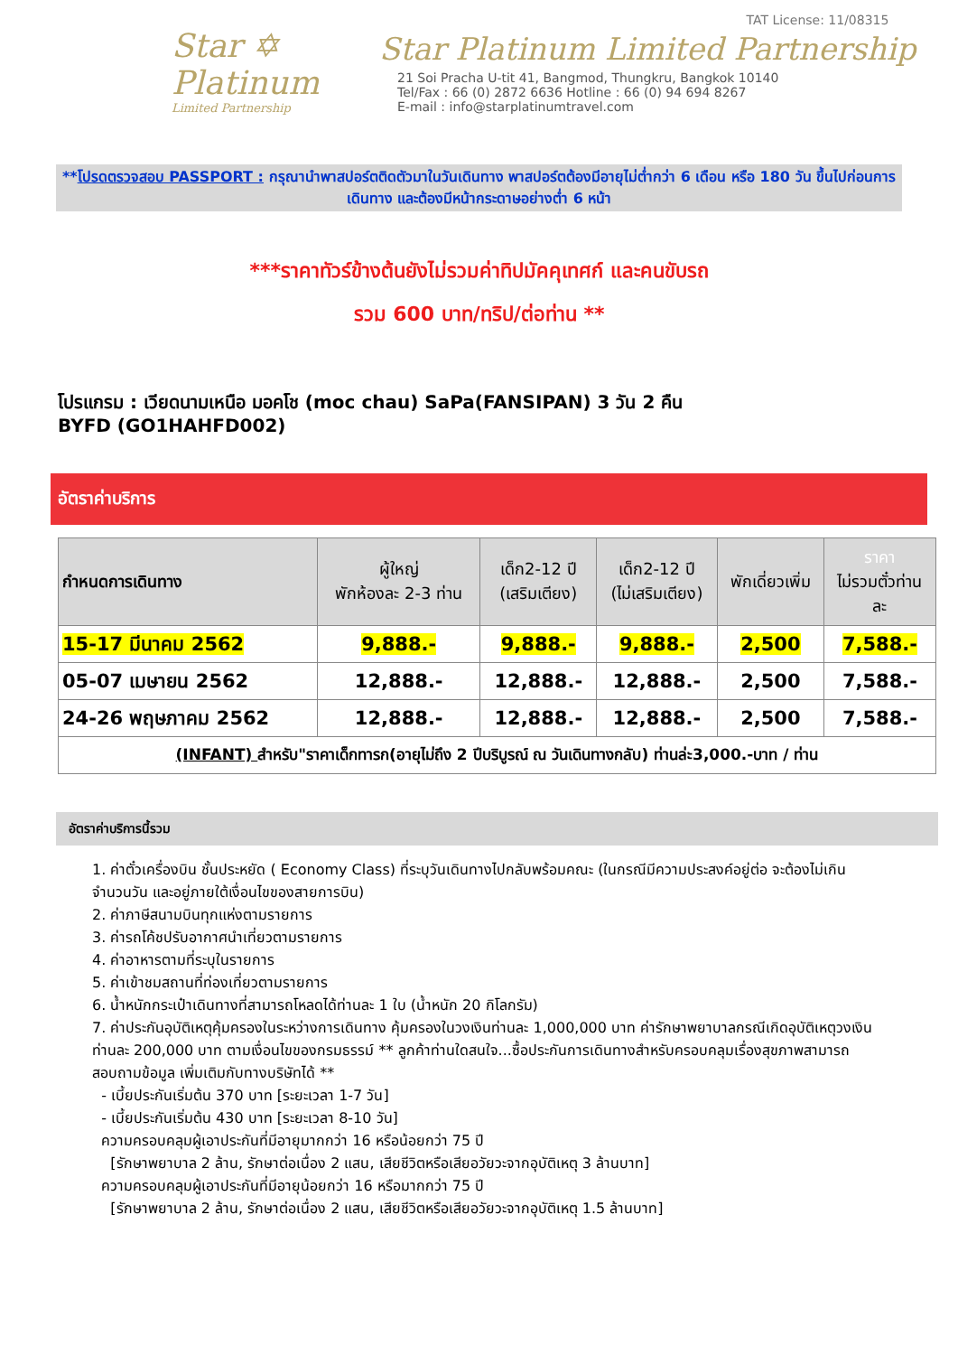Star ✡
Platinum
Limited Partnership
TAT License: 11/08315
Star Platinum Limited Partnership
21 Soi Pracha U-tit 41, Bangmod, Thungkru, Bangkok 10140
Tel/Fax : 66 (0) 2872 6636 Hotline : 66 (0) 94 694 8267
E-mail : info@starplatinumtravel.com
**โปรดตรวจสอบ PASSPORT : กรุณานำพาสปอร์ตติดตัวมาในวันเดินทาง พาสปอร์ตต้องมีอายุไม่ต่ำกว่า 6 เดือน หรือ 180 วัน ขึ้นไปก่อนการเดินทาง และต้องมีหน้ากระดาษอย่างต่ำ 6 หน้า
***ราคาทัวร์ข้างต้นยังไม่รวมค่าทิปมัคคุเทศก์ และคนขับรถ
รวม 600 บาท/ทริป/ต่อท่าน **
โปรแกรม : เวียดนามเหนือ มอคโช (moc chau) SaPa(FANSIPAN) 3 วัน 2 คืน
BYFD (GO1HAHFD002)
อัตราค่าบริการ
| กำหนดการเดินทาง | ผู้ใหญ่ พักห้องละ 2-3 ท่าน | เด็ก2-12 ปี (เสริมเตียง) | เด็ก2-12 ปี (ไม่เสริมเตียง) | พักเดี่ยวเพิ่ม | ราคา ไม่รวมตั๋วท่าน ละ |
| --- | --- | --- | --- | --- | --- |
| 15-17 มีนาคม 2562 | 9,888.- | 9,888.- | 9,888.- | 2,500 | 7,588.- |
| 05-07 เมษายน 2562 | 12,888.- | 12,888.- | 12,888.- | 2,500 | 7,588.- |
| 24-26 พฤษภาคม 2562 | 12,888.- | 12,888.- | 12,888.- | 2,500 | 7,588.- |
| (INFANT) สำหรับ"ราคาเด็กทารก(อายุไม่ถึง 2 ปีบริบูรณ์ ณ วันเดินทางกลับ) ท่านล่ะ3,000.-บาท / ท่าน | | | | | |
อัตราค่าบริการนี้รวม
1. ค่าตั๋วเครื่องบิน ชั้นประหยัด ( Economy Class) ที่ระบุวันเดินทางไปกลับพร้อมคณะ (ในกรณีมีความประสงค์อยู่ต่อ จะต้องไม่เกินจำนวนวัน และอยู่ภายใต้เงื่อนไขของสายการบิน)
2. ค่าภาษีสนามบินทุกแห่งตามรายการ
3. ค่ารถโค้ชปรับอากาศนำเที่ยวตามรายการ
4. ค่าอาหารตามที่ระบุในรายการ
5. ค่าเข้าชมสถานที่ท่องเที่ยวตามรายการ
6. น้ำหนักกระเป๋าเดินทางที่สามารถโหลดได้ท่านละ 1 ใบ (น้ำหนัก 20 กิโลกรัม)
7. ค่าประกันอุบัติเหตุคุ้มครองในระหว่างการเดินทาง คุ้มครองในวงเงินท่านละ 1,000,000 บาท ค่ารักษาพยาบาลกรณีเกิดอุบัติเหตุวงเงินท่านละ 200,000 บาท ตามเงื่อนไขของกรมธรรม์ ** ลูกค้าท่านใดสนใจ...ซื้อประกันการเดินทางสำหรับครอบคลุมเรื่องสุขภาพสามารถสอบถามข้อมูล เพิ่มเติมกับทางบริษัทได้ **
- เบี้ยประกันเริ่มต้น 370 บาท [ระยะเวลา 1-7 วัน]
- เบี้ยประกันเริ่มต้น 430 บาท [ระยะเวลา 8-10 วัน]
ความครอบคลุมผู้เอาประกันที่มีอายุมากกว่า 16 หรือน้อยกว่า 75 ปี
[รักษาพยาบาล 2 ล้าน, รักษาต่อเนื่อง 2 แสน, เสียชีวิตหรือเสียอวัยวะจากอุบัติเหตุ 3 ล้านบาท]
ความครอบคลุมผู้เอาประกันที่มีอายุน้อยกว่า 16 หรือมากกว่า 75 ปี
[รักษาพยาบาล 2 ล้าน, รักษาต่อเนื่อง 2 แสน, เสียชีวิตหรือเสียอวัยวะจากอุบัติเหตุ 1.5 ล้านบาท]